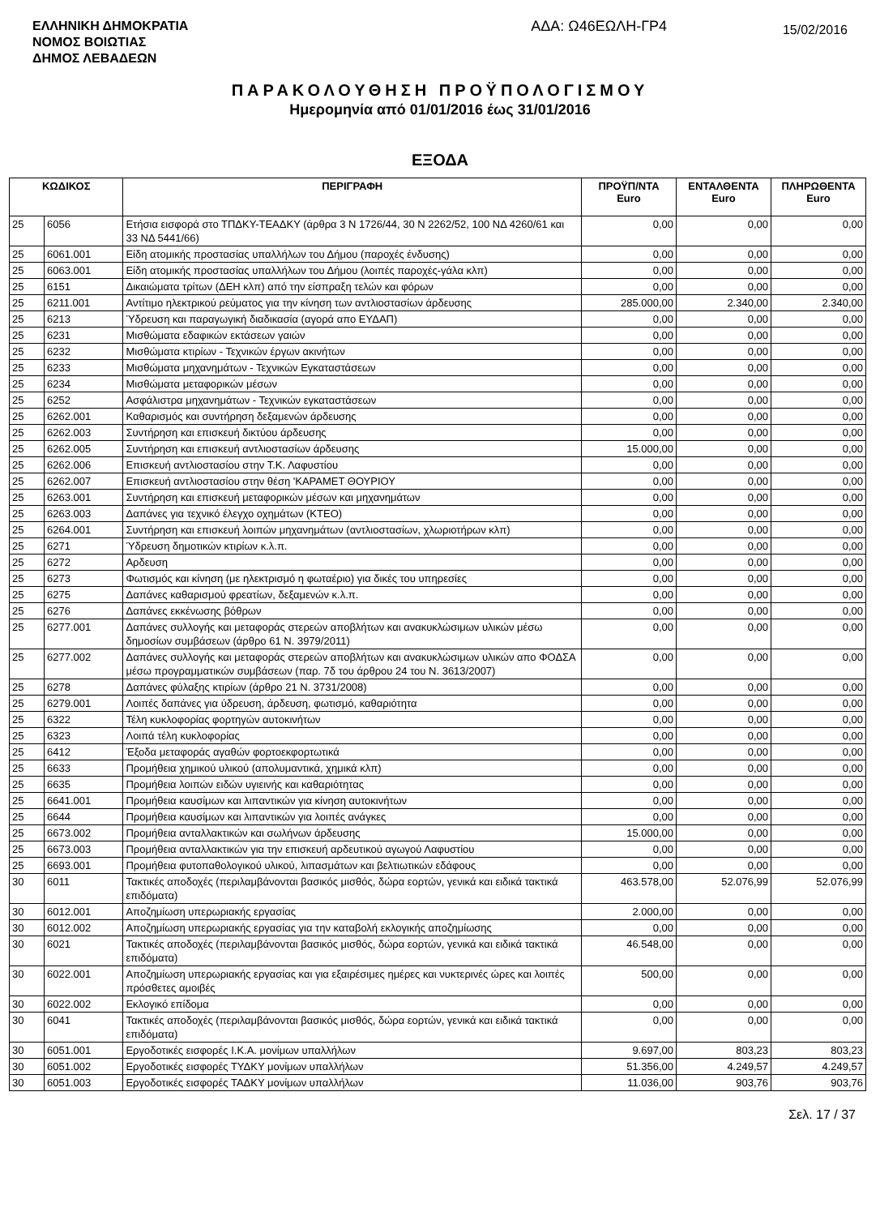ΕΛΛΗΝΙΚΗ ΔΗΜΟΚΡΑΤΙΑ
ΝΟΜΟΣ ΒΟΙΩΤΙΑΣ
ΔΗΜΟΣ ΛΕΒΑΔΕΩΝ
ΑΔΑ: Ω46ΕΩΛΗ-ΓΡ4
15/02/2016
ΠΑΡΑΚΟΛΟΥΘΗΣΗ ΠΡΟΫΠΟΛΟΓΙΣΜΟΥ
Ημερομηνία από 01/01/2016 έως 31/01/2016
ΕΞΟΔΑ
| ΚΩΔΙΚΟΣ | | ΠΕΡΙΓΡΑΦΗ | ΠΡΟΫΠ/ΝΤΑ Euro | ΕΝΤΑΛΘΕΝΤΑ Euro | ΠΛΗΡΩΘΕΝΤΑ Euro |
| --- | --- | --- | --- | --- | --- |
| 25 | 6056 | Ετήσια εισφορά στο ΤΠΔΚΥ-ΤΕΑΔΚΥ (άρθρα 3 Ν 1726/44, 30 Ν 2262/52, 100 ΝΔ 4260/61 και 33 ΝΔ 5441/66) | 0,00 | 0,00 | 0,00 |
| 25 | 6061.001 | Είδη ατομικής προστασίας υπαλλήλων του Δήμου (παροχές ένδυσης) | 0,00 | 0,00 | 0,00 |
| 25 | 6063.001 | Είδη ατομικής προστασίας υπαλλήλων του Δήμου (λοιπές παροχές-γάλα κλπ) | 0,00 | 0,00 | 0,00 |
| 25 | 6151 | Δικαιώματα τρίτων (ΔΕΗ κλπ) από την είσπραξη τελών και φόρων | 0,00 | 0,00 | 0,00 |
| 25 | 6211.001 | Αντίτιμο ηλεκτρικού ρεύματος για την κίνηση των αντλιοστασίων άρδευσης | 285.000,00 | 2.340,00 | 2.340,00 |
| 25 | 6213 | Ύδρευση και παραγωγική διαδικασία (αγορά απο ΕΥΔΑΠ) | 0,00 | 0,00 | 0,00 |
| 25 | 6231 | Μισθώματα εδαφικών εκτάσεων γαιών | 0,00 | 0,00 | 0,00 |
| 25 | 6232 | Μισθώματα κτιρίων - Τεχνικών έργων ακινήτων | 0,00 | 0,00 | 0,00 |
| 25 | 6233 | Μισθώματα μηχανημάτων - Τεχνικών Εγκαταστάσεων | 0,00 | 0,00 | 0,00 |
| 25 | 6234 | Μισθώματα μεταφορικών μέσων | 0,00 | 0,00 | 0,00 |
| 25 | 6252 | Ασφάλιστρα μηχανημάτων - Τεχνικών εγκαταστάσεων | 0,00 | 0,00 | 0,00 |
| 25 | 6262.001 | Καθαρισμός και συντήρηση δεξαμενών άρδευσης | 0,00 | 0,00 | 0,00 |
| 25 | 6262.003 | Συντήρηση και επισκευή δικτύου άρδευσης | 0,00 | 0,00 | 0,00 |
| 25 | 6262.005 | Συντήρηση και επισκευή αντλιοστασίων άρδευσης | 15.000,00 | 0,00 | 0,00 |
| 25 | 6262.006 | Επισκευή αντλιοστασίου στην Τ.Κ. Λαφυστίου | 0,00 | 0,00 | 0,00 |
| 25 | 6262.007 | Επισκευή αντλιοστασίου στην θέση 'ΚΑΡΑΜΕΤ ΘΟΥΡΙΟΥ | 0,00 | 0,00 | 0,00 |
| 25 | 6263.001 | Συντήρηση και επισκευή μεταφορικών μέσων και μηχανημάτων | 0,00 | 0,00 | 0,00 |
| 25 | 6263.003 | Δαπάνες για τεχνικό έλεγχο οχημάτων (ΚΤΕΟ) | 0,00 | 0,00 | 0,00 |
| 25 | 6264.001 | Συντήρηση και επισκευή λοιπών μηχανημάτων (αντλιοστασίων, χλωριοτήρων κλπ) | 0,00 | 0,00 | 0,00 |
| 25 | 6271 | Ύδρευση δημοτικών κτιρίων κ.λ.π. | 0,00 | 0,00 | 0,00 |
| 25 | 6272 | Αρδευση | 0,00 | 0,00 | 0,00 |
| 25 | 6273 | Φωτισμός και κίνηση (με ηλεκτρισμό η φωταέριο) για δικές του υπηρεσίες | 0,00 | 0,00 | 0,00 |
| 25 | 6275 | Δαπάνες καθαρισμού φρεατίων, δεξαμενών κ.λ.π. | 0,00 | 0,00 | 0,00 |
| 25 | 6276 | Δαπάνες εκκένωσης βόθρων | 0,00 | 0,00 | 0,00 |
| 25 | 6277.001 | Δαπάνες συλλογής και μεταφοράς στερεών αποβλήτων και ανακυκλώσιμων υλικών μέσω δημοσίων συμβάσεων (άρθρο 61 Ν. 3979/2011) | 0,00 | 0,00 | 0,00 |
| 25 | 6277.002 | Δαπάνες συλλογής και μεταφοράς στερεών αποβλήτων και ανακυκλώσιμων υλικών απο ΦΟΔΣΑ μέσω προγραμματικών συμβάσεων (παρ. 7δ του άρθρου 24 του Ν. 3613/2007) | 0,00 | 0,00 | 0,00 |
| 25 | 6278 | Δαπάνες φύλαξης κτιρίων (άρθρο 21 Ν. 3731/2008) | 0,00 | 0,00 | 0,00 |
| 25 | 6279.001 | Λοιπές δαπάνες για ύδρευση, άρδευση, φωτισμό, καθαριότητα | 0,00 | 0,00 | 0,00 |
| 25 | 6322 | Τέλη κυκλοφορίας φορτηγών αυτοκινήτων | 0,00 | 0,00 | 0,00 |
| 25 | 6323 | Λοιπά τέλη κυκλοφορίας | 0,00 | 0,00 | 0,00 |
| 25 | 6412 | Έξοδα μεταφοράς αγαθών φορτοεκφορτωτικά | 0,00 | 0,00 | 0,00 |
| 25 | 6633 | Προμήθεια χημικού υλικού (απολυμαντικά, χημικά κλπ) | 0,00 | 0,00 | 0,00 |
| 25 | 6635 | Προμήθεια λοιπών ειδών υγιεινής και καθαριότητας | 0,00 | 0,00 | 0,00 |
| 25 | 6641.001 | Προμήθεια καυσίμων και λιπαντικών για κίνηση αυτοκινήτων | 0,00 | 0,00 | 0,00 |
| 25 | 6644 | Προμήθεια καυσίμων και λιπαντικών για λοιπές ανάγκες | 0,00 | 0,00 | 0,00 |
| 25 | 6673.002 | Προμήθεια ανταλλακτικών και σωλήνων άρδευσης | 15.000,00 | 0,00 | 0,00 |
| 25 | 6673.003 | Προμήθεια ανταλλακτικών για την επισκευή αρδευτικού αγωγού Λαφυστίου | 0,00 | 0,00 | 0,00 |
| 25 | 6693.001 | Προμήθεια φυτοπαθολογικού υλικού, λιπασμάτων και βελτιωτικών εδάφους | 0,00 | 0,00 | 0,00 |
| 30 | 6011 | Τακτικές αποδοχές (περιλαμβάνονται βασικός μισθός, δώρα εορτών, γενικά και ειδικά τακτικά επιδόματα) | 463.578,00 | 52.076,99 | 52.076,99 |
| 30 | 6012.001 | Αποζημίωση υπερωριακής εργασίας | 2.000,00 | 0,00 | 0,00 |
| 30 | 6012.002 | Αποζημίωση υπερωριακής εργασίας για την καταβολή εκλογικής αποζημίωσης | 0,00 | 0,00 | 0,00 |
| 30 | 6021 | Τακτικές αποδοχές (περιλαμβάνονται βασικός μισθός, δώρα εορτών, γενικά και ειδικά τακτικά επιδόματα) | 46.548,00 | 0,00 | 0,00 |
| 30 | 6022.001 | Αποζημίωση υπερωριακής εργασίας και για εξαιρέσιμες ημέρες και νυκτερινές ώρες και λοιπές πρόσθετες αμοιβές | 500,00 | 0,00 | 0,00 |
| 30 | 6022.002 | Εκλογικό επίδομα | 0,00 | 0,00 | 0,00 |
| 30 | 6041 | Τακτικές αποδοχές (περιλαμβάνονται βασικός μισθός, δώρα εορτών, γενικά και ειδικά τακτικά επιδόματα) | 0,00 | 0,00 | 0,00 |
| 30 | 6051.001 | Εργοδοτικές εισφορές Ι.Κ.Α. μονίμων υπαλλήλων | 9.697,00 | 803,23 | 803,23 |
| 30 | 6051.002 | Εργοδοτικές εισφορές ΤΥΔΚΥ μονίμων υπαλλήλων | 51.356,00 | 4.249,57 | 4.249,57 |
| 30 | 6051.003 | Εργοδοτικές εισφορές ΤΑΔΚΥ μονίμων υπαλλήλων | 11.036,00 | 903,76 | 903,76 |
Σελ. 17 / 37